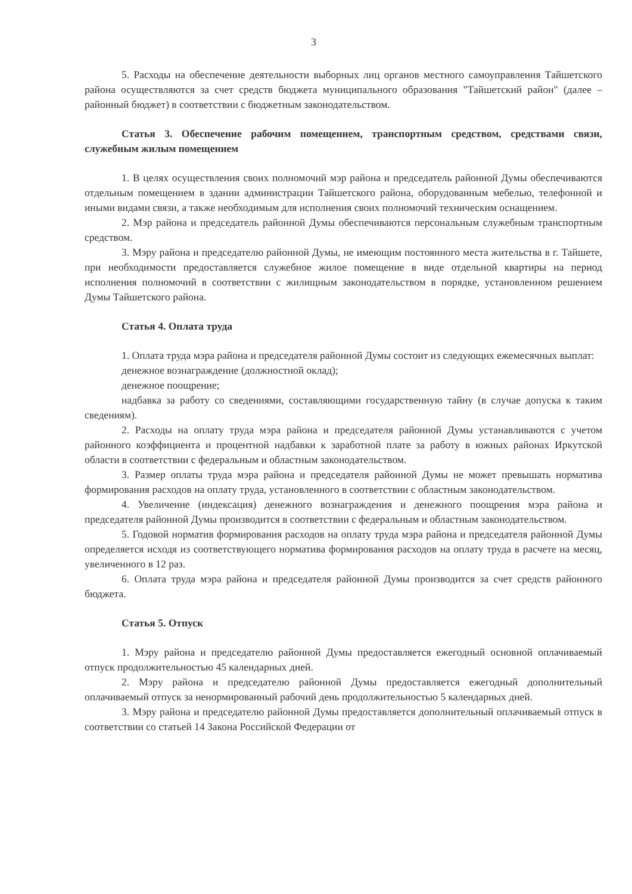3
5. Расходы на обеспечение деятельности выборных лиц органов местного самоуправления Тайшетского района осуществляются за счет средств бюджета муниципального образования "Тайшетский район" (далее – районный бюджет) в соответствии с бюджетным законодательством.
Статья 3. Обеспечение рабочим помещением, транспортным средством, средствами связи, служебным жилым помещением
1. В целях осуществления своих полномочий мэр района и председатель районной Думы обеспечиваются отдельным помещением в здании администрации Тайшетского района, оборудованным мебелью, телефонной и иными видами связи, а также необходимым для исполнения своих полномочий техническим оснащением.
2. Мэр района и председатель районной Думы обеспечиваются персональным служебным транспортным средством.
3. Мэру района и председателю районной Думы, не имеющим постоянного места жительства в г. Тайшете, при необходимости предоставляется служебное жилое помещение в виде отдельной квартиры на период исполнения полномочий в соответствии с жилищным законодательством в порядке, установленном решением Думы Тайшетского района.
Статья 4. Оплата труда
1. Оплата труда мэра района и председателя районной Думы состоит из следующих ежемесячных выплат:
денежное вознаграждение (должностной оклад);
денежное поощрение;
надбавка за работу со сведениями, составляющими государственную тайну (в случае допуска к таким сведениям).
2. Расходы на оплату труда мэра района и председателя районной Думы устанавливаются с учетом районного коэффициента и процентной надбавки к заработной плате за работу в южных районах Иркутской области в соответствии с федеральным и областным законодательством.
3. Размер оплаты труда мэра района и председателя районной Думы не может превышать норматива формирования расходов на оплату труда, установленного в соответствии с областным законодательством.
4. Увеличение (индексация) денежного вознаграждения и денежного поощрения мэра района и председателя районной Думы производится в соответствии с федеральным и областным законодательством.
5. Годовой норматив формирования расходов на оплату труда мэра района и председателя районной Думы определяется исходя из соответствующего норматива формирования расходов на оплату труда в расчете на месяц, увеличенного в 12 раз.
6. Оплата труда мэра района и председателя районной Думы производится за счет средств районного бюджета.
Статья 5. Отпуск
1. Мэру района и председателю районной Думы предоставляется ежегодный основной оплачиваемый отпуск продолжительностью 45 календарных дней.
2. Мэру района и председателю районной Думы предоставляется ежегодный дополнительный оплачиваемый отпуск за ненормированный рабочий день продолжительностью 5 календарных дней.
3. Мэру района и председателю районной Думы предоставляется дополнительный оплачиваемый отпуск в соответствии со статьей 14 Закона Российской Федерации от